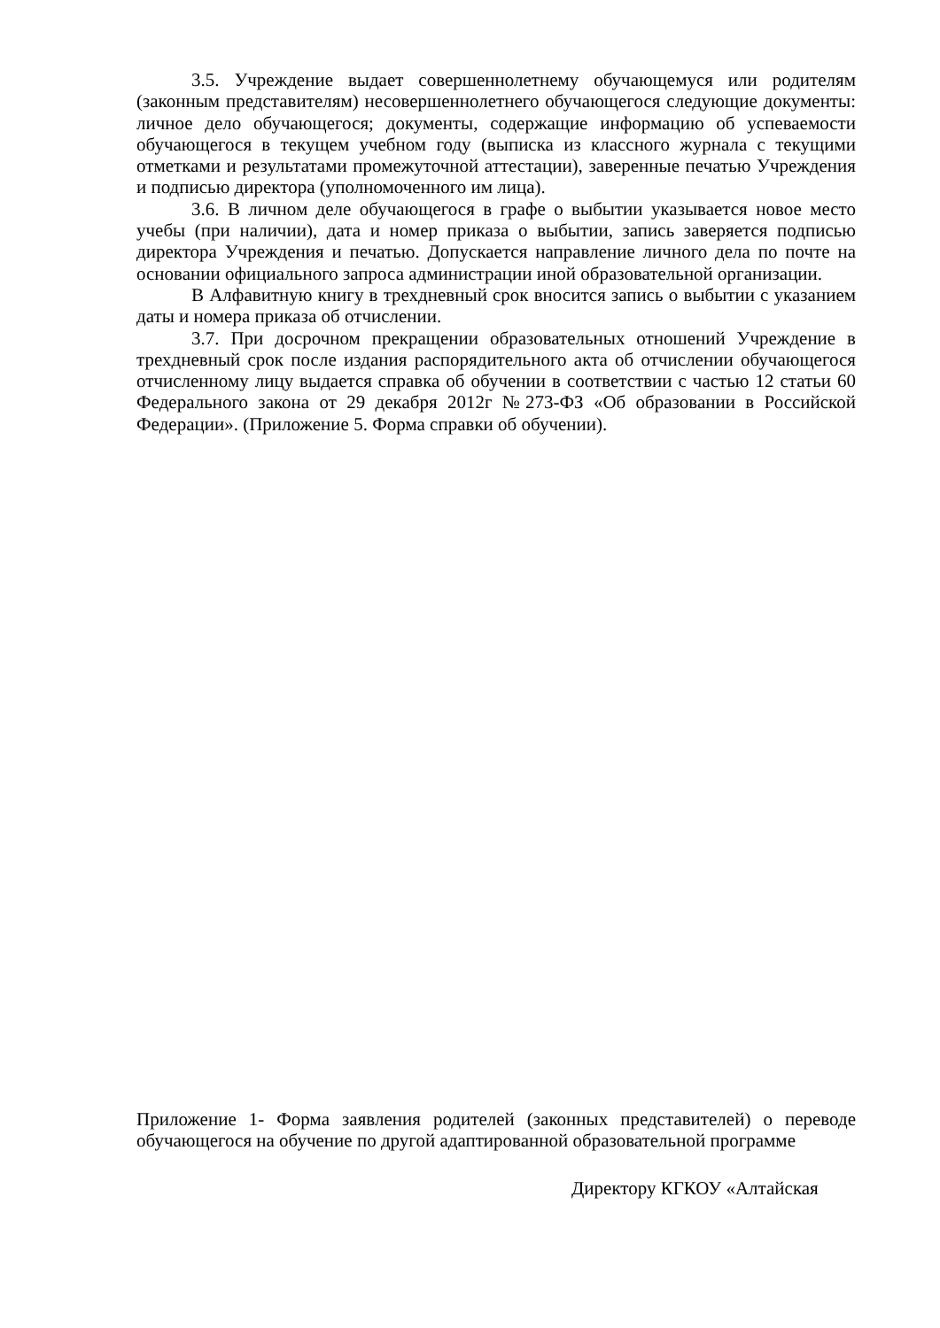3.5. Учреждение выдает совершеннолетнему обучающемуся или родителям (законным представителям) несовершеннолетнего обучающегося следующие документы: личное дело обучающегося; документы, содержащие информацию об успеваемости обучающегося в текущем учебном году (выписка из классного журнала с текущими отметками и результатами промежуточной аттестации), заверенные печатью Учреждения и подписью директора (уполномоченного им лица).
3.6. В личном деле обучающегося в графе о выбытии указывается новое место учебы (при наличии), дата и номер приказа о выбытии, запись заверяется подписью директора Учреждения и печатью. Допускается направление личного дела по почте на основании официального запроса администрации иной образовательной организации.
В Алфавитную книгу в трехдневный срок вносится запись о выбытии с указанием даты и номера приказа об отчислении.
3.7. При досрочном прекращении образовательных отношений Учреждение в трехдневный срок после издания распорядительного акта об отчислении обучающегося отчисленному лицу выдается справка об обучении в соответствии с частью 12 статьи 60 Федерального закона от 29 декабря 2012г №273-ФЗ «Об образовании в Российской Федерации». (Приложение 5. Форма справки об обучении).
Приложение 1- Форма заявления родителей (законных представителей) о переводе обучающегося на обучение по другой адаптированной образовательной программе
Директору КГКОУ «Алтайская